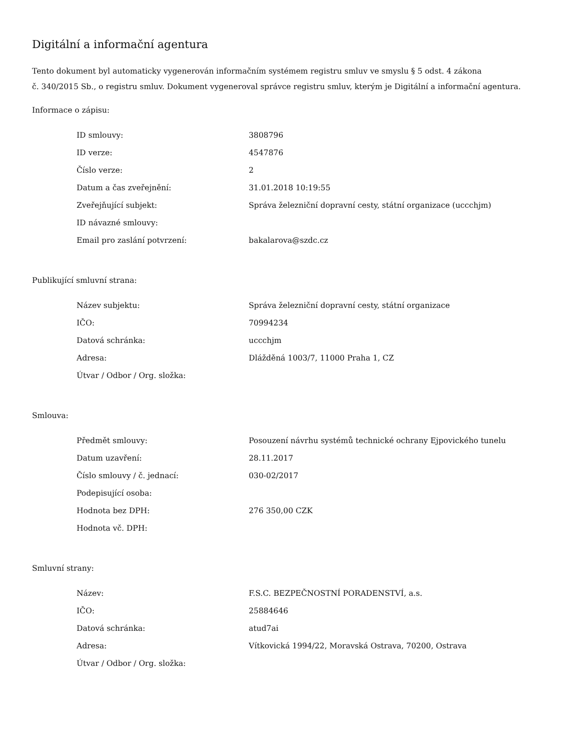Digitální a informační agentura
Tento dokument byl automaticky vygenerován informačním systémem registru smluv ve smyslu § 5 odst. 4 zákona
č. 340/2015 Sb., o registru smluv. Dokument vygeneroval správce registru smluv, kterým je Digitální a informační agentura.
Informace o zápisu:
| ID smlouvy: | 3808796 |
| ID verze: | 4547876 |
| Číslo verze: | 2 |
| Datum a čas zveřejnění: | 31.01.2018 10:19:55 |
| Zveřejňující subjekt: | Správa železniční dopravní cesty, státní organizace (uccchjm) |
| ID návazné smlouvy: | |
| Email pro zaslání potvrzení: | bakalarova@szdc.cz |
Publikující smluvní strana:
| Název subjektu: | Správa železniční dopravní cesty, státní organizace |
| IČO: | 70994234 |
| Datová schránka: | uccchjm |
| Adresa: | Dlážděná 1003/7, 11000 Praha 1, CZ |
| Útvar / Odbor / Org. složka: | |
Smlouva:
| Předmět smlouvy: | Posouzení návrhu systémů technické ochrany Ejpovického tunelu |
| Datum uzavření: | 28.11.2017 |
| Číslo smlouvy / č. jednací: | 030-02/2017 |
| Podepisující osoba: | |
| Hodnota bez DPH: | 276 350,00 CZK |
| Hodnota vč. DPH: | |
Smluvní strany:
| Název: | F.S.C. BEZPEČNOSTNÍ PORADENSTVÍ, a.s. |
| IČO: | 25884646 |
| Datová schránka: | atud7ai |
| Adresa: | Vítkovická 1994/22, Moravská Ostrava, 70200, Ostrava |
| Útvar / Odbor / Org. složka: | |